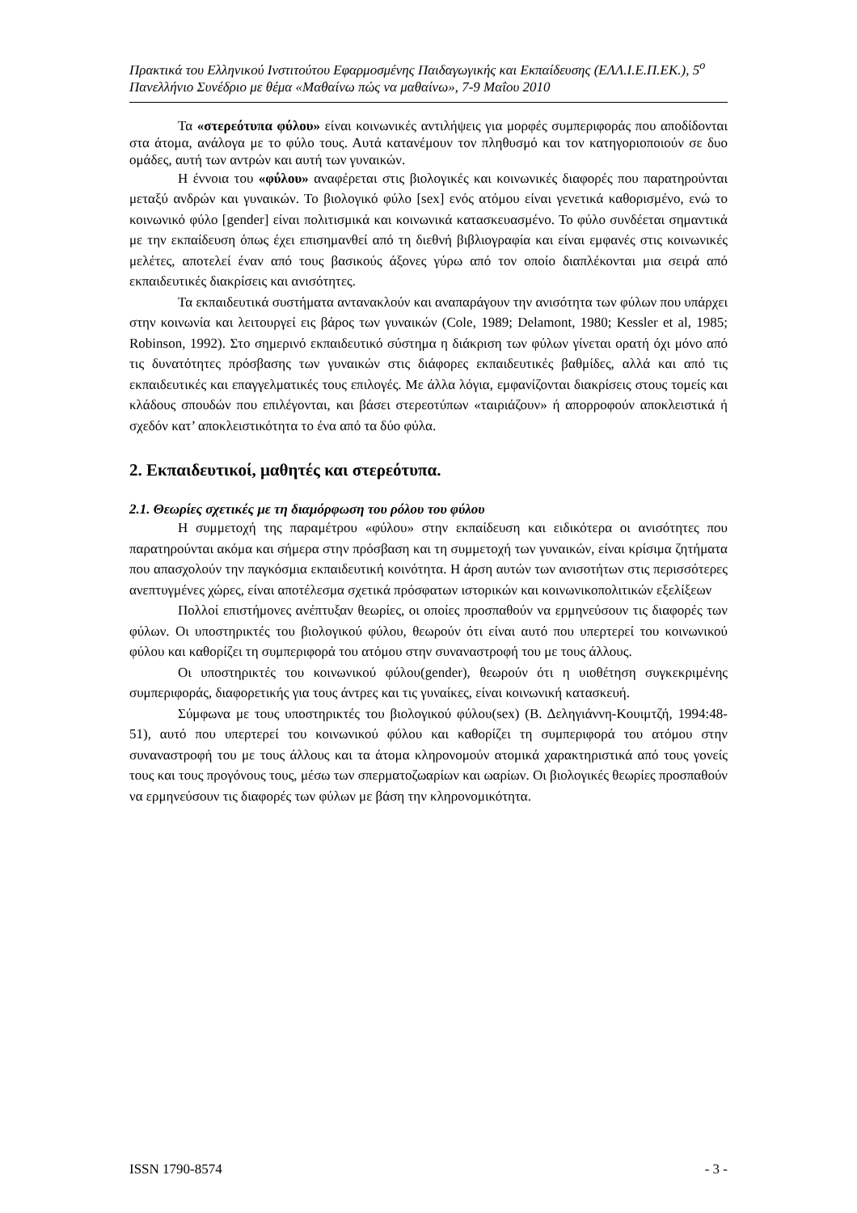Πρακτικά του Ελληνικού Ινστιτούτου Εφαρμοσμένης Παιδαγωγικής και Εκπαίδευσης (ΕΛΛ.Ι.Ε.Π.ΕΚ.), 5<sup>ο</sup> Πανελλήνιο Συνέδριο με θέμα «Μαθαίνω πώς να μαθαίνω», 7-9 Μαΐου 2010
Τα «στερεότυπα φύλου» είναι κοινωνικές αντιλήψεις για μορφές συμπεριφοράς που αποδίδονται στα άτομα, ανάλογα με το φύλο τους. Αυτά κατανέμουν τον πληθυσμό και τον κατηγοριοποιούν σε δυο ομάδες, αυτή των αντρών και αυτή των γυναικών.
Η έννοια του «φύλου» αναφέρεται στις βιολογικές και κοινωνικές διαφορές που παρατηρούνται μεταξύ ανδρών και γυναικών. Το βιολογικό φύλο [sex] ενός ατόμου είναι γενετικά καθορισμένο, ενώ το κοινωνικό φύλο [gender] είναι πολιτισμικά και κοινωνικά κατασκευασμένο. Το φύλο συνδέεται σημαντικά με την εκπαίδευση όπως έχει επισημανθεί από τη διεθνή βιβλιογραφία και είναι εμφανές στις κοινωνικές μελέτες, αποτελεί έναν από τους βασικούς άξονες γύρω από τον οποίο διαπλέκονται μια σειρά από εκπαιδευτικές διακρίσεις και ανισότητες.
Τα εκπαιδευτικά συστήματα αντανακλούν και αναπαράγουν την ανισότητα των φύλων που υπάρχει στην κοινωνία και λειτουργεί εις βάρος των γυναικών (Cole, 1989; Delamont, 1980; Kessler et al, 1985; Robinson, 1992). Στο σημερινό εκπαιδευτικό σύστημα η διάκριση των φύλων γίνεται ορατή όχι μόνο από τις δυνατότητες πρόσβασης των γυναικών στις διάφορες εκπαιδευτικές βαθμίδες, αλλά και από τις εκπαιδευτικές και επαγγελματικές τους επιλογές. Με άλλα λόγια, εμφανίζονται διακρίσεις στους τομείς και κλάδους σπουδών που επιλέγονται, και βάσει στερεοτύπων «ταιριάζουν» ή απορροφούν αποκλειστικά ή σχεδόν κατ’ αποκλειστικότητα το ένα από τα δύο φύλα.
2. Εκπαιδευτικοί, μαθητές και στερεότυπα.
2.1. Θεωρίες σχετικές με τη διαμόρφωση του ρόλου του φύλου
Η συμμετοχή της παραμέτρου «φύλου» στην εκπαίδευση και ειδικότερα οι ανισότητες που παρατηρούνται ακόμα και σήμερα στην πρόσβαση και τη συμμετοχή των γυναικών, είναι κρίσιμα ζητήματα που απασχολούν την παγκόσμια εκπαιδευτική κοινότητα. Η άρση αυτών των ανισοτήτων στις περισσότερες ανεπτυγμένες χώρες, είναι αποτέλεσμα σχετικά πρόσφατων ιστορικών και κοινωνικοπολιτικών εξελίξεων
Πολλοί επιστήμονες ανέπτυξαν θεωρίες, οι οποίες προσπαθούν να ερμηνεύσουν τις διαφορές των φύλων. Οι υποστηρικτές του βιολογικού φύλου, θεωρούν ότι είναι αυτό που υπερτερεί του κοινωνικού φύλου και καθορίζει τη συμπεριφορά του ατόμου στην συναναστροφή του με τους άλλους.
Οι υποστηρικτές του κοινωνικού φύλου(gender), θεωρούν ότι η υιοθέτηση συγκεκριμένης συμπεριφοράς, διαφορετικής για τους άντρες και τις γυναίκες, είναι κοινωνική κατασκευή.
Σύμφωνα με τους υποστηρικτές του βιολογικού φύλου(sex) (Β. Δεληγιάννη-Κουιμτζή, 1994:48-51), αυτό που υπερτερεί του κοινωνικού φύλου και καθορίζει τη συμπεριφορά του ατόμου στην συναναστροφή του με τους άλλους και τα άτομα κληρονομούν ατομικά χαρακτηριστικά από τους γονείς τους και τους προγόνους τους, μέσω των σπερματοζωαρίων και ωαρίων. Οι βιολογικές θεωρίες προσπαθούν να ερμηνεύσουν τις διαφορές των φύλων με βάση την κληρονομικότητα.
ISSN 1790-8574 - 3 -